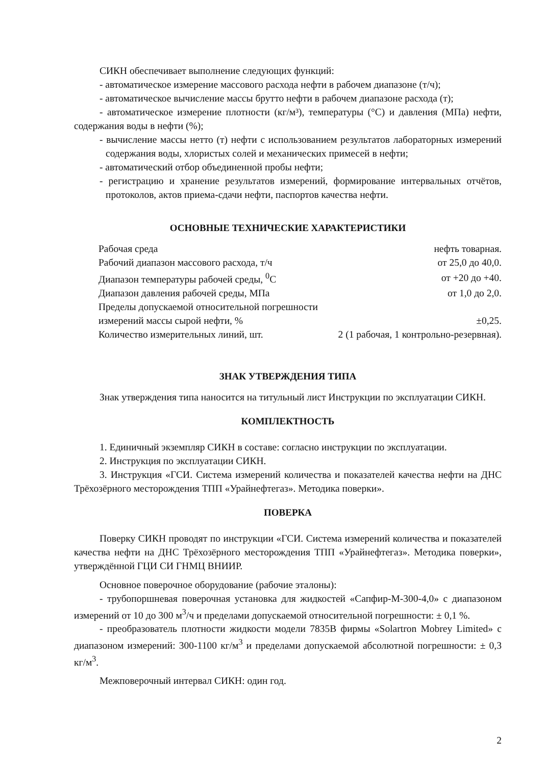СИКН обеспечивает выполнение следующих функций:
- автоматическое измерение массового расхода нефти в рабочем диапазоне (т/ч);
- автоматическое вычисление массы брутто нефти в рабочем диапазоне расхода (т);
- автоматическое измерение плотности (кг/м³), температуры (°С) и давления (МПа) нефти, содержания воды в нефти (%);
- вычисление массы нетто (т) нефти с использованием результатов лабораторных измерений содержания воды, хлористых солей и механических примесей в нефти;
- автоматический отбор объединенной пробы нефти;
- регистрацию и хранение результатов измерений, формирование интервальных отчётов, протоколов, актов приема-сдачи нефти, паспортов качества нефти.
ОСНОВНЫЕ ТЕХНИЧЕСКИЕ ХАРАКТЕРИСТИКИ
| Рабочая среда | нефть товарная. |
| Рабочий диапазон массового расхода, т/ч | от 25,0 до 40,0. |
| Диапазон температуры рабочей среды, <sup>0</sup>С | от +20 до +40. |
| Диапазон давления рабочей среды, МПа | от 1,0 до 2,0. |
| Пределы допускаемой относительной погрешности | |
| измерений массы сырой нефти, % | ±0,25. |
| Количество измерительных линий, шт. | 2 (1 рабочая, 1 контрольно-резервная). |
ЗНАК УТВЕРЖДЕНИЯ ТИПА
Знак утверждения типа наносится на титульный лист Инструкции по эксплуатации СИКН.
КОМПЛЕКТНОСТЬ
1. Единичный экземпляр СИКН в составе: согласно инструкции по эксплуатации.
2. Инструкция по эксплуатации СИКН.
3. Инструкция «ГСИ. Система измерений количества и показателей качества нефти на ДНС Трёхозёрного месторождения ТПП «Урайнефтегаз». Методика поверки».
ПОВЕРКА
Поверку СИКН проводят по инструкции «ГСИ. Система измерений количества и показателей качества нефти на ДНС Трёхозёрного месторождения ТПП «Урайнефтегаз». Методика поверки», утверждённой ГЦИ СИ ГНМЦ ВНИИР.
Основное поверочное оборудование (рабочие эталоны):
- трубопоршневая поверочная установка для жидкостей «Сапфир-М-300-4,0» с диапазоном измерений от 10 до 300 м<sup>3</sup>/ч и пределами допускаемой относительной погрешности: ± 0,1 %.
- преобразователь плотности жидкости модели 7835В фирмы «Solartron Mobrey Limited» с диапазоном измерений: 300-1100 кг/м<sup>3</sup> и пределами допускаемой абсолютной погрешности: ± 0,3 кг/м<sup>3</sup>.
Межповерочный интервал СИКН: один год.
2